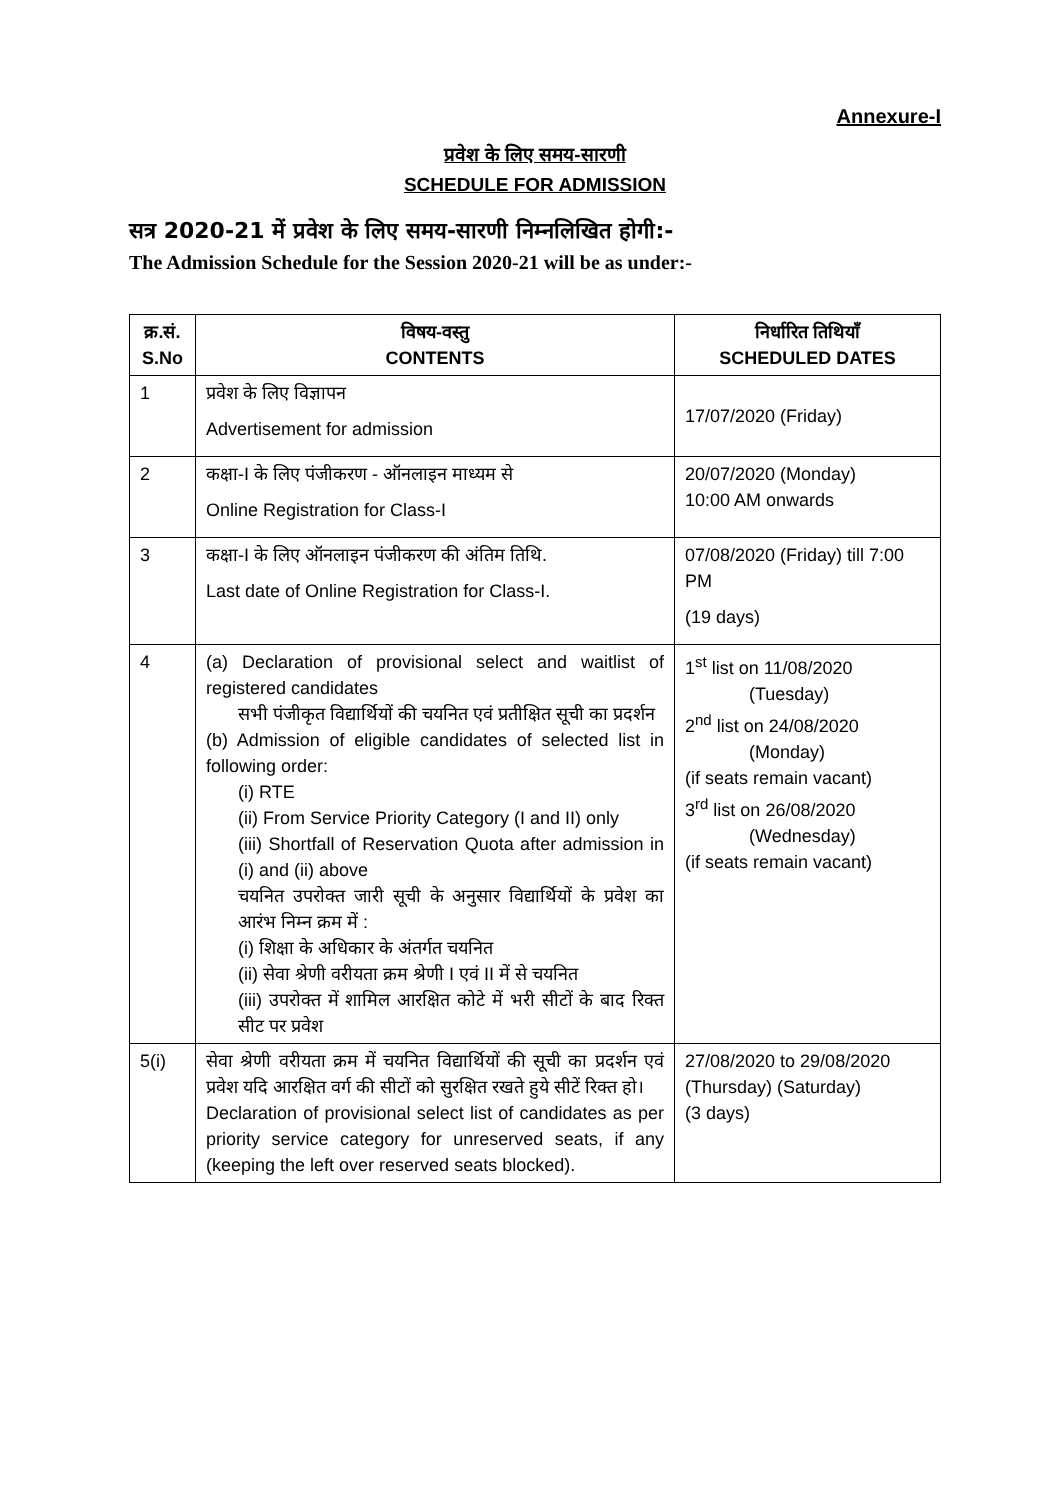Annexure-I
प्रवेश के लिए समय-सारणी
SCHEDULE FOR ADMISSION
सत्र 2020-21 में प्रवेश के लिए समय-सारणी निम्नलिखित होगी:-
The Admission Schedule for the Session 2020-21 will be as under:-
| क्र.सं. S.No | विषय-वस्तु CONTENTS | निर्धारित तिथियाँ SCHEDULED DATES |
| --- | --- | --- |
| 1 | प्रवेश के लिए विज्ञापन Advertisement for admission | 17/07/2020 (Friday) |
| 2 | कक्षा-I के लिए पंजीकरण - ऑनलाइन माध्यम से Online Registration for Class-I | 20/07/2020 (Monday) 10:00 AM onwards |
| 3 | कक्षा-I के लिए ऑनलाइन पंजीकरण की अंतिम तिथि. Last date of Online Registration for Class-I. | 07/08/2020 (Friday) till 7:00 PM (19 days) |
| 4 | (a) Declaration of provisional select and waitlist of registered candidates सभी पंजीकृत विद्यार्थियों की चयनित एवं प्रतीक्षित सूची का प्रदर्शन (b) Admission of eligible candidates of selected list in following order: (i) RTE (ii) From Service Priority Category (I and II) only (iii) Shortfall of Reservation Quota after admission in (i) and (ii) above चयनित उपरोक्त जारी सूची के अनुसार विद्यार्थियों के प्रवेश का आरंभ निम्न क्रम में : (i) शिक्षा के अधिकार के अंतर्गत चयनित (ii) सेवा श्रेणी वरीयता क्रम श्रेणी I एवं II में से चयनित (iii) उपरोक्त में शामिल आरक्षित कोटे में भरी सीटों के बाद रिक्त सीट पर प्रवेश | 1<sup>st</sup> list on 11/08/2020 (Tuesday) 2<sup>nd</sup> list on 24/08/2020 (Monday) (if seats remain vacant) 3<sup>rd</sup> list on 26/08/2020 (Wednesday) (if seats remain vacant) |
| 5(i) | सेवा श्रेणी वरीयता क्रम में चयनित विद्यार्थियों की सूची का प्रदर्शन एवं प्रवेश यदि आरक्षित वर्ग की सीटों को सुरक्षित रखते हुये सीटें रिक्त हो। Declaration of provisional select list of candidates as per priority service category for unreserved seats, if any (keeping the left over reserved seats blocked). | 27/08/2020 to 29/08/2020 (Thursday) (Saturday) (3 days) |